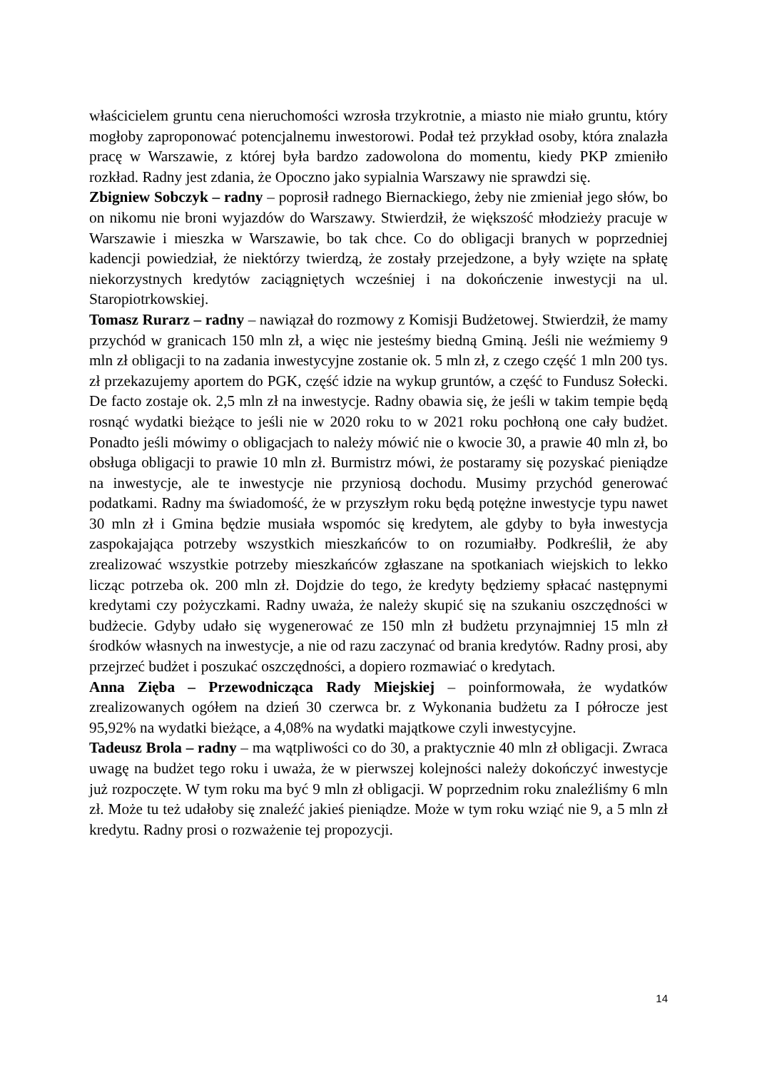właścicielem gruntu cena nieruchomości wzrosła trzykrotnie, a miasto nie miało gruntu, który mogłoby zaproponować potencjalnemu inwestorowi. Podał też przykład osoby, która znalazła pracę w Warszawie, z której była bardzo zadowolona do momentu, kiedy PKP zmieniło rozkład. Radny jest zdania, że Opoczno jako sypialnia Warszawy nie sprawdzi się.
Zbigniew Sobczyk – radny – poprosił radnego Biernackiego, żeby nie zmieniał jego słów, bo on nikomu nie broni wyjazdów do Warszawy. Stwierdził, że większość młodzieży pracuje w Warszawie i mieszka w Warszawie, bo tak chce. Co do obligacji branych w poprzedniej kadencji powiedział, że niektórzy twierdzą, że zostały przejedzone, a były wzięte na spłatę niekorzystnych kredytów zaciągniętych wcześniej i na dokończenie inwestycji na ul. Staropiotrkowskiej.
Tomasz Rurarz – radny – nawiązał do rozmowy z Komisji Budżetowej. Stwierdził, że mamy przychód w granicach 150 mln zł, a więc nie jesteśmy biedną Gminą. Jeśli nie weźmiemy 9 mln zł obligacji to na zadania inwestycyjne zostanie ok. 5 mln zł, z czego część 1 mln 200 tys. zł przekazujemy aportem do PGK, część idzie na wykup gruntów, a część to Fundusz Sołecki. De facto zostaje ok. 2,5 mln zł na inwestycje. Radny obawia się, że jeśli w takim tempie będą rosnąć wydatki bieżące to jeśli nie w 2020 roku to w 2021 roku pochłoną one cały budżet. Ponadto jeśli mówimy o obligacjach to należy mówić nie o kwocie 30, a prawie 40 mln zł, bo obsługa obligacji to prawie 10 mln zł. Burmistrz mówi, że postaramy się pozyskać pieniądze na inwestycje, ale te inwestycje nie przyniosą dochodu. Musimy przychód generować podatkami. Radny ma świadomość, że w przyszłym roku będą potężne inwestycje typu nawet 30 mln zł i Gmina będzie musiała wspomóc się kredytem, ale gdyby to była inwestycja zaspokajająca potrzeby wszystkich mieszkańców to on rozumiałby. Podkreślił, że aby zrealizować wszystkie potrzeby mieszkańców zgłaszane na spotkaniach wiejskich to lekko licząc potrzeba ok. 200 mln zł. Dojdzie do tego, że kredyty będziemy spłacać następnymi kredytami czy pożyczkami. Radny uważa, że należy skupić się na szukaniu oszczędności w budżecie. Gdyby udało się wygenerować ze 150 mln zł budżetu przynajmniej 15 mln zł środków własnych na inwestycje, a nie od razu zaczynać od brania kredytów. Radny prosi, aby przejrzeć budżet i poszukać oszczędności, a dopiero rozmawiać o kredytach.
Anna Zięba – Przewodnicząca Rady Miejskiej – poinformowała, że wydatków zrealizowanych ogółem na dzień 30 czerwca br. z Wykonania budżetu za I półrocze jest 95,92% na wydatki bieżące, a 4,08% na wydatki majątkowe czyli inwestycyjne.
Tadeusz Brola – radny – ma wątpliwości co do 30, a praktycznie 40 mln zł obligacji. Zwraca uwagę na budżet tego roku i uważa, że w pierwszej kolejności należy dokończyć inwestycje już rozpoczęte. W tym roku ma być 9 mln zł obligacji. W poprzednim roku znaleźliśmy 6 mln zł. Może tu też udałoby się znaleźć jakieś pieniądze. Może w tym roku wziąć nie 9, a 5 mln zł kredytu. Radny prosi o rozważenie tej propozycji.
14